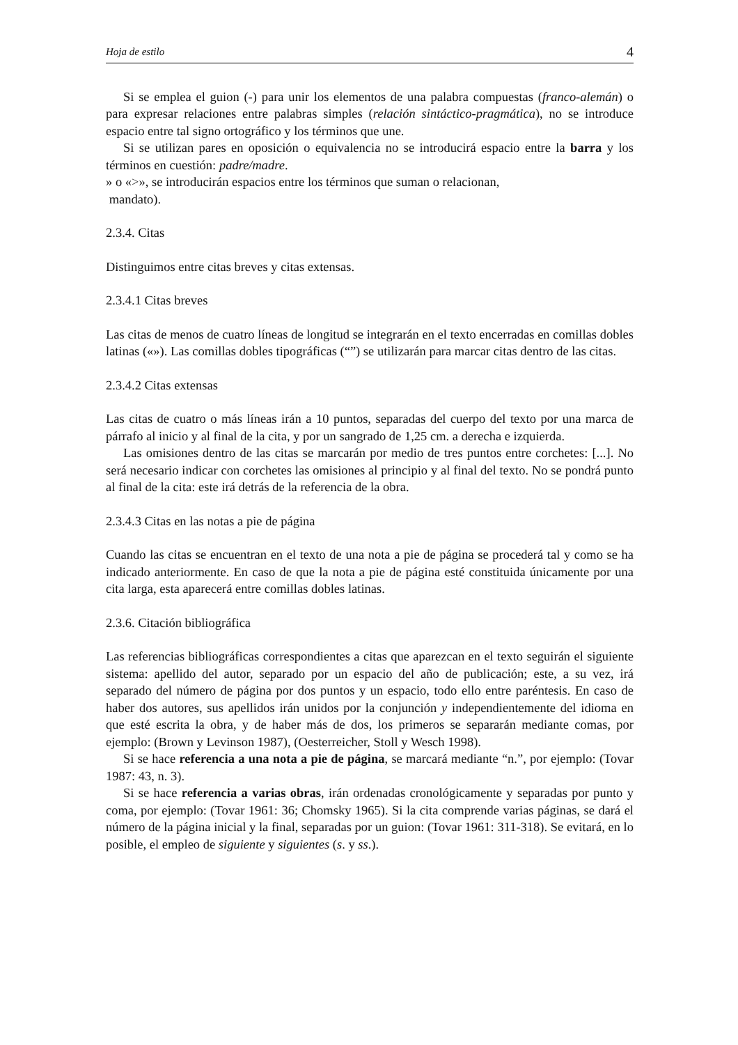Hoja de estilo 4
Si se emplea el guion (-) para unir los elementos de una palabra compuestas (franco-alemán) o para expresar relaciones entre palabras simples (relación sintáctico-pragmática), no se introduce espacio entre tal signo ortográfico y los términos que une.
Si se utilizan pares en oposición o equivalencia no se introducirá espacio entre la barra y los términos en cuestión: padre/madre.
» o «>», se introducirán espacios entre los términos que suman o relacionan,
mandato).
2.3.4. Citas
Distinguimos entre citas breves y citas extensas.
2.3.4.1 Citas breves
Las citas de menos de cuatro líneas de longitud se integrarán en el texto encerradas en comillas dobles latinas («»). Las comillas dobles tipográficas (“”) se utilizarán para marcar citas dentro de las citas.
2.3.4.2 Citas extensas
Las citas de cuatro o más líneas irán a 10 puntos, separadas del cuerpo del texto por una marca de párrafo al inicio y al final de la cita, y por un sangrado de 1,25 cm. a derecha e izquierda.
Las omisiones dentro de las citas se marcarán por medio de tres puntos entre corchetes: [...]. No será necesario indicar con corchetes las omisiones al principio y al final del texto. No se pondrá punto al final de la cita: este irá detrás de la referencia de la obra.
2.3.4.3 Citas en las notas a pie de página
Cuando las citas se encuentran en el texto de una nota a pie de página se procederá tal y como se ha indicado anteriormente. En caso de que la nota a pie de página esté constituida únicamente por una cita larga, esta aparecerá entre comillas dobles latinas.
2.3.6. Citación bibliográfica
Las referencias bibliográficas correspondientes a citas que aparezcan en el texto seguirán el siguiente sistema: apellido del autor, separado por un espacio del año de publicación; este, a su vez, irá separado del número de página por dos puntos y un espacio, todo ello entre paréntesis. En caso de haber dos autores, sus apellidos irán unidos por la conjunción y independientemente del idioma en que esté escrita la obra, y de haber más de dos, los primeros se separarán mediante comas, por ejemplo: (Brown y Levinson 1987), (Oesterreicher, Stoll y Wesch 1998).
Si se hace referencia a una nota a pie de página, se marcará mediante “n.”, por ejemplo: (Tovar 1987: 43, n. 3).
Si se hace referencia a varias obras, irán ordenadas cronológicamente y separadas por punto y coma, por ejemplo: (Tovar 1961: 36; Chomsky 1965). Si la cita comprende varias páginas, se dará el número de la página inicial y la final, separadas por un guion: (Tovar 1961: 311-318). Se evitará, en lo posible, el empleo de siguiente y siguientes (s. y ss.).